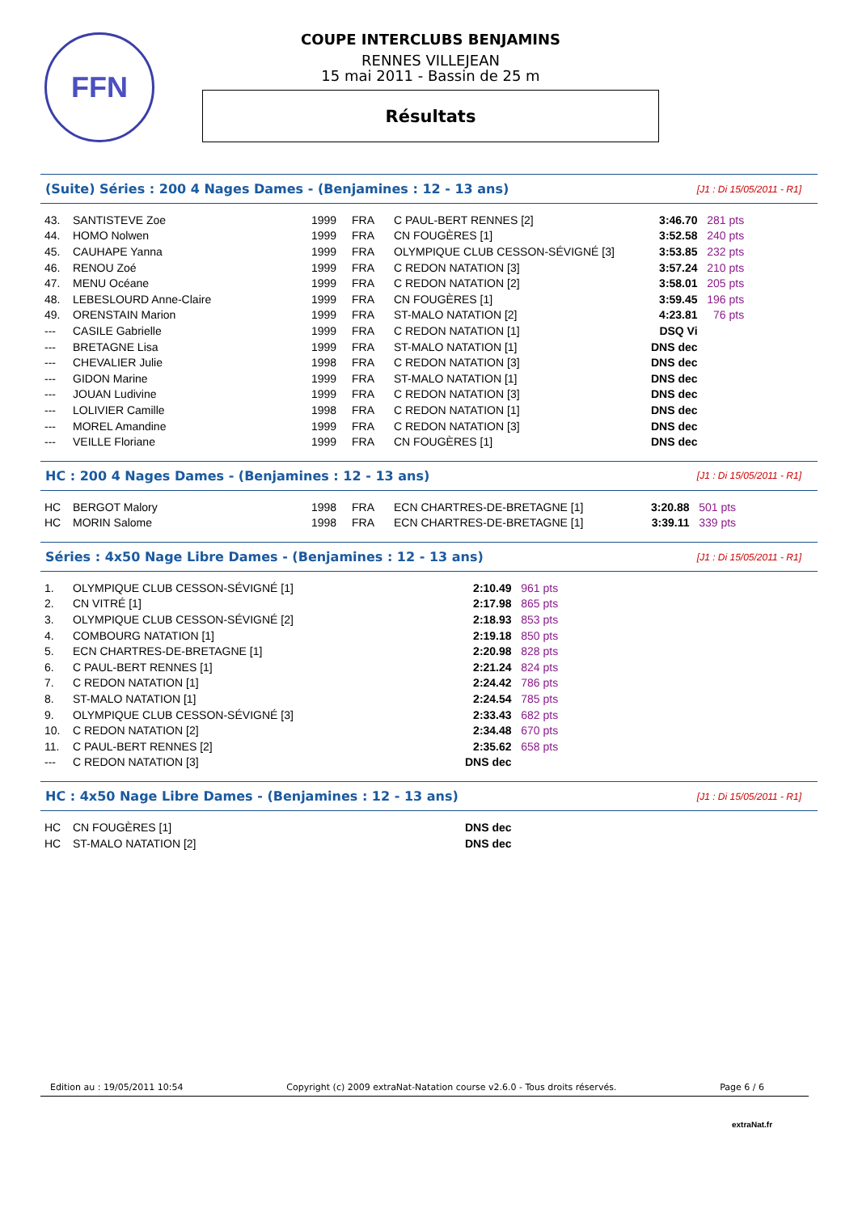FFN
COUPE INTERCLUBS BENJAMINS
RENNES VILLEJEAN
15 mai 2011 - Bassin de 25 m
Résultats
(Suite) Séries : 200 4 Nages Dames - (Benjamines : 12 - 13 ans) [J1 : Di 15/05/2011 - R1]
| 43. | SANTISTEVE Zoe | 1999 | FRA | C PAUL-BERT RENNES [2] | 3:46.70 | 281 pts |
| 44. | HOMO Nolwen | 1999 | FRA | CN FOUGÈRES [1] | 3:52.58 | 240 pts |
| 45. | CAUHAPE Yanna | 1999 | FRA | OLYMPIQUE CLUB CESSON-SÉVIGNÉ [3] | 3:53.85 | 232 pts |
| 46. | RENOU Zoé | 1999 | FRA | C REDON NATATION [3] | 3:57.24 | 210 pts |
| 47. | MENU Océane | 1999 | FRA | C REDON NATATION [2] | 3:58.01 | 205 pts |
| 48. | LEBESLOURD Anne-Claire | 1999 | FRA | CN FOUGÈRES [1] | 3:59.45 | 196 pts |
| 49. | ORENSTAIN Marion | 1999 | FRA | ST-MALO NATATION [2] | 4:23.81 | 76 pts |
| --- | CASILE Gabrielle | 1999 | FRA | C REDON NATATION [1] | DSQ Vi | |
| --- | BRETAGNE Lisa | 1999 | FRA | ST-MALO NATATION [1] | DNS dec | |
| --- | CHEVALIER Julie | 1998 | FRA | C REDON NATATION [3] | DNS dec | |
| --- | GIDON Marine | 1999 | FRA | ST-MALO NATATION [1] | DNS dec | |
| --- | JOUAN Ludivine | 1999 | FRA | C REDON NATATION [3] | DNS dec | |
| --- | LOLIVIER Camille | 1998 | FRA | C REDON NATATION [1] | DNS dec | |
| --- | MOREL Amandine | 1999 | FRA | C REDON NATATION [3] | DNS dec | |
| --- | VEILLE Floriane | 1999 | FRA | CN FOUGÈRES [1] | DNS dec | |
HC : 200 4 Nages Dames - (Benjamines : 12 - 13 ans) [J1 : Di 15/05/2011 - R1]
| HC | BERGOT Malory | 1998 | FRA | ECN CHARTRES-DE-BRETAGNE [1] | 3:20.88 | 501 pts |
| HC | MORIN Salome | 1998 | FRA | ECN CHARTRES-DE-BRETAGNE [1] | 3:39.11 | 339 pts |
Séries : 4x50 Nage Libre Dames - (Benjamines : 12 - 13 ans) [J1 : Di 15/05/2011 - R1]
| 1. | OLYMPIQUE CLUB CESSON-SÉVIGNÉ [1] | 2:10.49 | 961 pts |
| 2. | CN VITRÉ [1] | 2:17.98 | 865 pts |
| 3. | OLYMPIQUE CLUB CESSON-SÉVIGNÉ [2] | 2:18.93 | 853 pts |
| 4. | COMBOURG NATATION [1] | 2:19.18 | 850 pts |
| 5. | ECN CHARTRES-DE-BRETAGNE [1] | 2:20.98 | 828 pts |
| 6. | C PAUL-BERT RENNES [1] | 2:21.24 | 824 pts |
| 7. | C REDON NATATION [1] | 2:24.42 | 786 pts |
| 8. | ST-MALO NATATION [1] | 2:24.54 | 785 pts |
| 9. | OLYMPIQUE CLUB CESSON-SÉVIGNÉ [3] | 2:33.43 | 682 pts |
| 10. | C REDON NATATION [2] | 2:34.48 | 670 pts |
| 11. | C PAUL-BERT RENNES [2] | 2:35.62 | 658 pts |
| --- | C REDON NATATION [3] | DNS dec | |
HC : 4x50 Nage Libre Dames - (Benjamines : 12 - 13 ans) [J1 : Di 15/05/2011 - R1]
| HC | CN FOUGÈRES [1] | DNS dec | |
| HC | ST-MALO NATATION [2] | DNS dec | |
Edition au : 19/05/2011 10:54 Copyright (c) 2009 extraNat-Natation course v2.6.0 - Tous droits réservés. Page 6 / 6
extraNat.fr